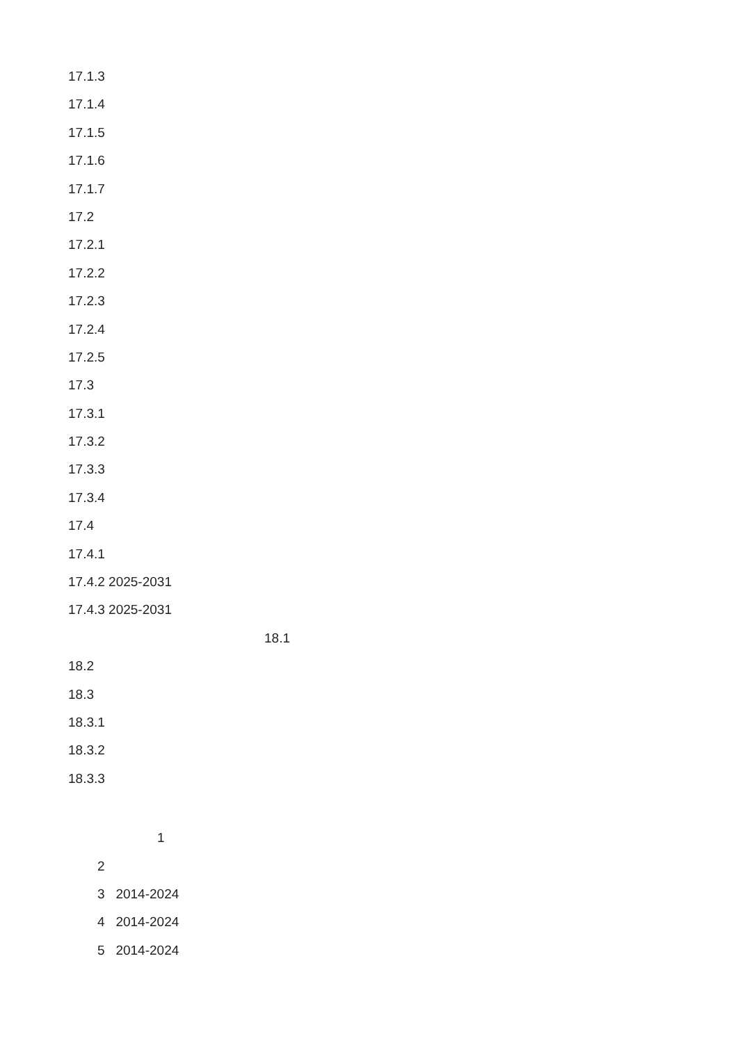17.1.3
17.1.4
17.1.5
17.1.6
17.1.7
17.2
17.2.1
17.2.2
17.2.3
17.2.4
17.2.5
17.3
17.3.1
17.3.2
17.3.3
17.3.4
17.4
17.4.1
17.4.2 2025-2031
17.4.3 2025-2031
18.1
18.2
18.3
18.3.1
18.3.2
18.3.3
1
2
3 2014-2024
4 2014-2024
5 2014-2024